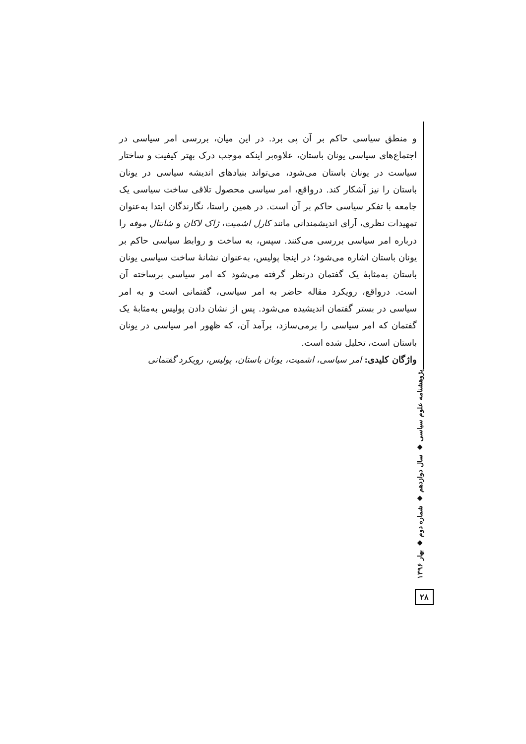و منطق سیاسی حاکم بر آن پی برد. در این میان، بررسی امر سیاسی در اجتماع‌های سیاسی یونان باستان، علاوه‌بر اینکه موجب درک بهتر کیفیت و ساختار سیاست در یونان باستان می‌شود، می‌تواند بنیادهای اندیشه سیاسی در یونان باستان را نیز آشکار کند. درواقع، امر سیاسی محصول تلاقی ساخت سیاسی یک جامعه با تفکر سیاسی حاکم بر آن است. در همین راستا، نگارندگان ابتدا به‌عنوان تمهیدات نظری، آرای اندیشمندانی مانند کارل اشمیت، ژاک لاکان و شانتال موفه را درباره امر سیاسی بررسی می‌کنند. سپس، به ساخت و روابط سیاسی حاکم بر یونان باستان اشاره می‌شود؛ در اینجا پولیس، به‌عنوان نشانهٔ ساخت سیاسی یونان باستان به‌مثابهٔ یک گفتمان درنظر گرفته می‌شود که امر سیاسی برساخته آن است. درواقع، رویکرد مقاله حاضر به امر سیاسی، گفتمانی است و به امر سیاسی در بستر گفتمان اندیشیده می‌شود. پس از نشان دادن پولیس به‌مثابهٔ یک گفتمان که امر سیاسی را برمی‌سازد، برآمد آن، که ظهور امر سیاسی در یونان باستان است، تحلیل شده است.
واژگان کلیدی: امر سیاسی، اشمیت، یونان باستان، پولیس، رویکرد گفتمانی
پژوهشنامه علوم سیاسی ◆ سال دوازدهم ◆ شماره دوم ◆ بهار ۱۳۹۶
۲۸